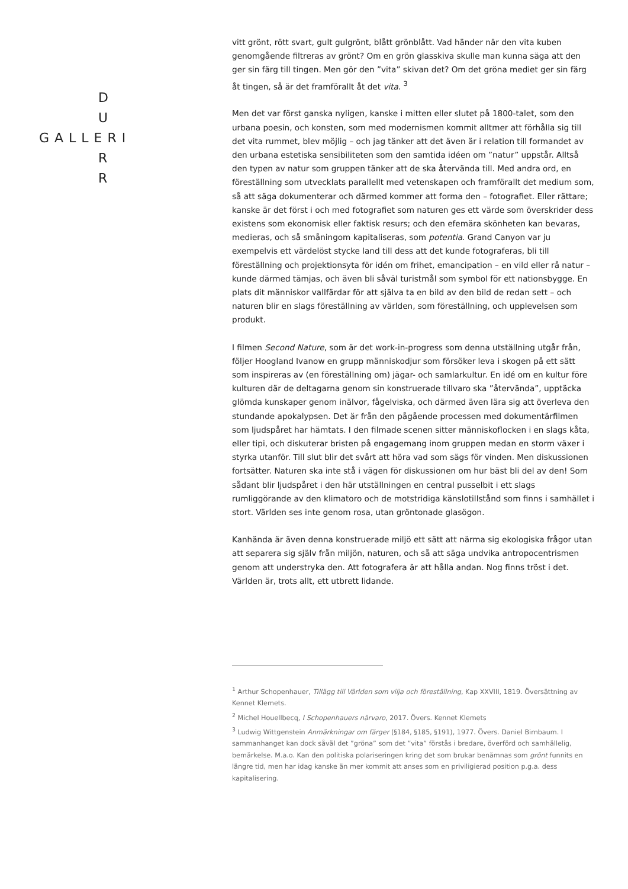D
U
GALLERI
R
R
vitt grönt, rött svart, gult gulgrönt, blått grönblått. Vad händer när den vita kuben genomgående filtreras av grönt? Om en grön glasskiva skulle man kunna säga att den ger sin färg till tingen. Men gör den ”vita” skivan det? Om det gröna mediet ger sin färg åt tingen, så är det framförallt åt det vita. <sup>3</sup>
Men det var först ganska nyligen, kanske i mitten eller slutet på 1800-talet, som den urbana poesin, och konsten, som med modernismen kommit alltmer att förhålla sig till det vita rummet, blev möjlig – och jag tänker att det även är i relation till formandet av den urbana estetiska sensibiliteten som den samtida idéen om ”natur” uppstår. Alltså den typen av natur som gruppen tänker att de ska återvända till. Med andra ord, en föreställning som utvecklats parallellt med vetenskapen och framförallt det medium som, så att säga dokumenterar och därmed kommer att forma den – fotografiet. Eller rättare; kanske är det först i och med fotografiet som naturen ges ett värde som överskrider dess existens som ekonomisk eller faktisk resurs; och den efemära skönheten kan bevaras, medieras, och så småningom kapitaliseras, som potentia. Grand Canyon var ju exempelvis ett värdelöst stycke land till dess att det kunde fotograferas, bli till föreställning och projektionsyta för idén om frihet, emancipation – en vild eller rå natur – kunde därmed tämjas, och även bli såväl turistmål som symbol för ett nationsbygge. En plats dit människor vallfärdar för att själva ta en bild av den bild de redan sett – och naturen blir en slags föreställning av världen, som föreställning, och upplevelsen som produkt.
I filmen Second Nature, som är det work-in-progress som denna utställning utgår från, följer Hoogland Ivanow en grupp människodjur som försöker leva i skogen på ett sätt som inspireras av (en föreställning om) jägar- och samlarkultur. En idé om en kultur före kulturen där de deltagarna genom sin konstruerade tillvaro ska ”återvända”, upptäcka glömda kunskaper genom inälvor, fågelviska, och därmed även lära sig att överleva den stundande apokalypsen. Det är från den pågående processen med dokumentärfilmen som ljudspåret har hämtats. I den filmade scenen sitter människoflocken i en slags kåta, eller tipi, och diskuterar bristen på engagemang inom gruppen medan en storm växer i styrka utanför. Till slut blir det svårt att höra vad som sägs för vinden. Men diskussionen fortsätter. Naturen ska inte stå i vägen för diskussionen om hur bäst bli del av den! Som sådant blir ljudspåret i den här utställningen en central pusselbit i ett slags rumliggörande av den klimatoro och de motstridiga känslotillstånd som finns i samhället i stort. Världen ses inte genom rosa, utan gröntonade glasögon.
Kanhända är även denna konstruerade miljö ett sätt att närma sig ekologiska frågor utan att separera sig själv från miljön, naturen, och så att säga undvika antropocentrismen genom att understryka den. Att fotografera är att hålla andan. Nog finns tröst i det. Världen är, trots allt, ett utbrett lidande.
<sup>1</sup> Arthur Schopenhauer, Tillägg till Världen som vilja och föreställning, Kap XXVIII, 1819. Översättning av Kennet Klemets.
<sup>2</sup> Michel Houellbecq, I Schopenhauers närvaro, 2017. Övers. Kennet Klemets
<sup>3</sup> Ludwig Wittgenstein Anmärkningar om färger (§184, §185, §191), 1977. Övers. Daniel Birnbaum. I sammanhanget kan dock såväl det ”gröna” som det ”vita” förstås i bredare, överförd och samhällelig, bemärkelse. M.a.o. Kan den politiska polariseringen kring det som brukar benämnas som grönt funnits en längre tid, men har idag kanske än mer kommit att anses som en priviligierad position p.g.a. dess kapitalisering.